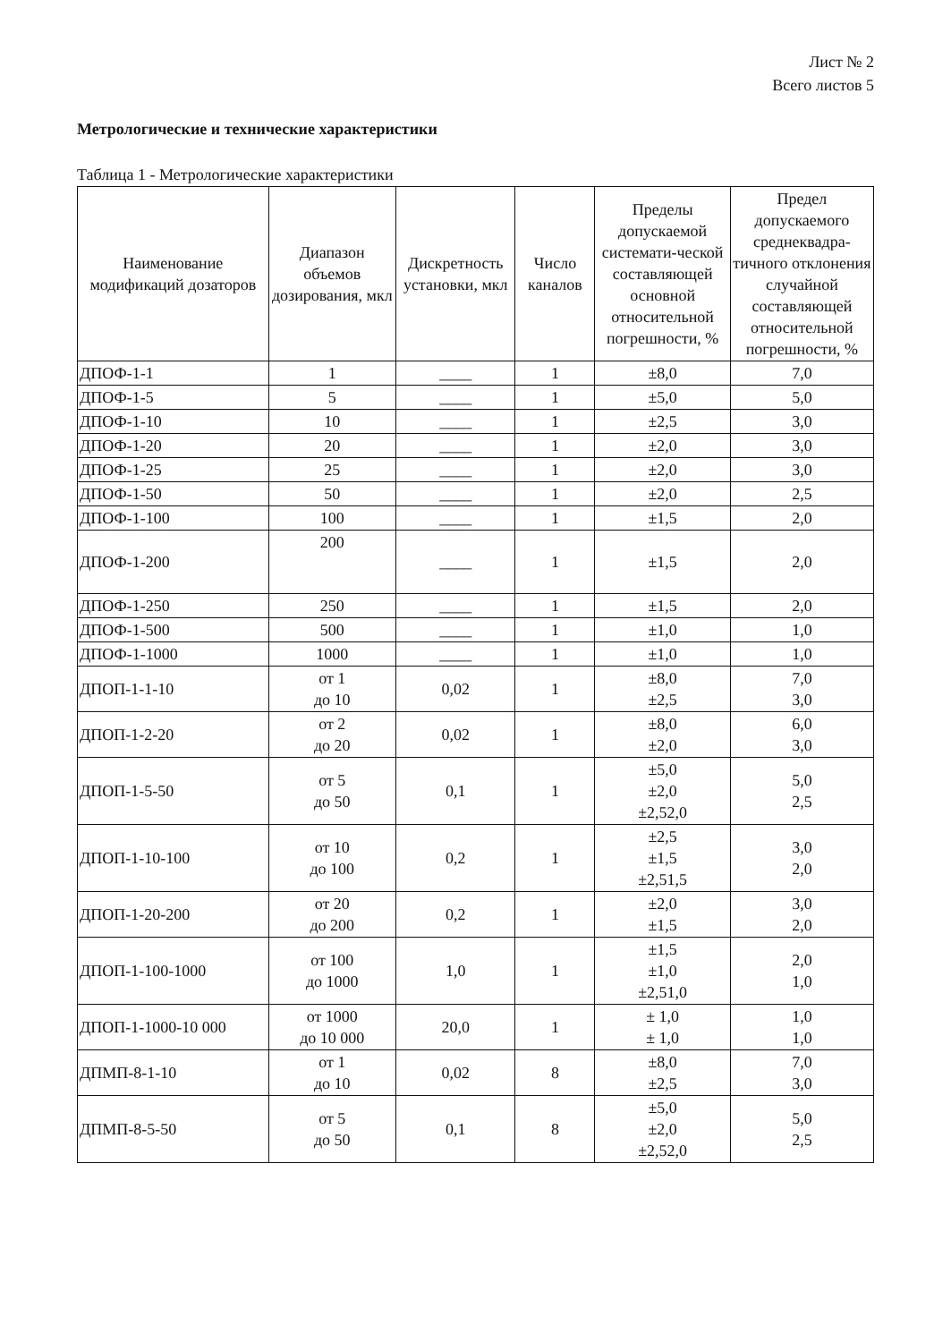Лист № 2
Всего листов 5
Метрологические и технические характеристики
Таблица 1 - Метрологические характеристики
| Наименование модификаций дозаторов | Диапазон объемов дозирования, мкл | Дискретность установки, мкл | Число каналов | Пределы допускаемой системати-ческой составляющей основной относительной погрешности, % | Предел допускаемого среднеквадра-тичного отклонения случайной составляющей относительной погрешности, % |
| --- | --- | --- | --- | --- | --- |
| ДПОФ-1-1 | 1 | ____ | 1 | ±8,0 | 7,0 |
| ДПОФ-1-5 | 5 | ____ | 1 | ±5,0 | 5,0 |
| ДПОФ-1-10 | 10 | ____ | 1 | ±2,5 | 3,0 |
| ДПОФ-1-20 | 20 | ____ | 1 | ±2,0 | 3,0 |
| ДПОФ-1-25 | 25 | ____ | 1 | ±2,0 | 3,0 |
| ДПОФ-1-50 | 50 | ____ | 1 | ±2,0 | 2,5 |
| ДПОФ-1-100 | 100 | ____ | 1 | ±1,5 | 2,0 |
| ДПОФ-1-200 | 200 | ____ | 1 | ±1,5 | 2,0 |
| ДПОФ-1-250 | 250 | ____ | 1 | ±1,5 | 2,0 |
| ДПОФ-1-500 | 500 | ____ | 1 | ±1,0 | 1,0 |
| ДПОФ-1-1000 | 1000 | ____ | 1 | ±1,0 | 1,0 |
| ДПОП-1-1-10 | от 1 до 10 | 0,02 | 1 | ±8,0 ±2,5 | 7,0 3,0 |
| ДПОП-1-2-20 | от 2 до 20 | 0,02 | 1 | ±8,0 ±2,0 | 6,0 3,0 |
| ДПОП-1-5-50 | от 5 до 50 | 0,1 | 1 | ±5,0 ±2,0 ±2,52,0 | 5,0 2,5 |
| ДПОП-1-10-100 | от 10 до 100 | 0,2 | 1 | ±2,5 ±1,5 ±2,51,5 | 3,0 2,0 |
| ДПОП-1-20-200 | от 20 до 200 | 0,2 | 1 | ±2,0 ±1,5 | 3,0 2,0 |
| ДПОП-1-100-1000 | от 100 до 1000 | 1,0 | 1 | ±1,5 ±1,0 ±2,51,0 | 2,0 1,0 |
| ДПОП-1-1000-10 000 | от 1000 до 10 000 | 20,0 | 1 | ± 1,0 ± 1,0 | 1,0 1,0 |
| ДПМП-8-1-10 | от 1 до 10 | 0,02 | 8 | ±8,0 ±2,5 | 7,0 3,0 |
| ДПМП-8-5-50 | от 5 до 50 | 0,1 | 8 | ±5,0 ±2,0 ±2,52,0 | 5,0 2,5 |